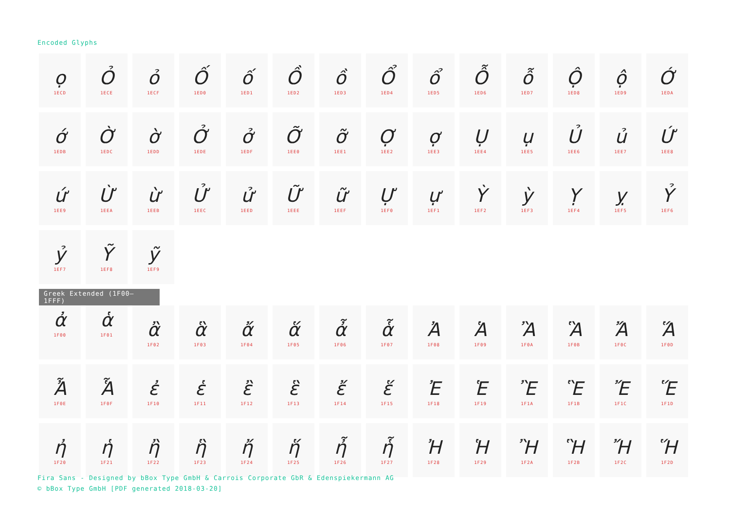Encoded Glyphs
| ọ 1ECD | Ỏ 1ECE | ỏ 1ECF | Ố 1ED0 | ố 1ED1 | Ồ 1ED2 | ồ 1ED3 | Ổ 1ED4 | ổ 1ED5 | Ỗ 1ED6 | ỗ 1ED7 | Ộ 1ED8 | ộ 1ED9 | Ớ 1EDA |
| ớ 1EDB | Ờ 1EDC | ờ 1EDD | Ở 1EDE | ở 1EDF | Ỡ 1EE0 | ỡ 1EE1 | Ợ 1EE2 | ợ 1EE3 | Ụ 1EE4 | ụ 1EE5 | Ủ 1EE6 | ủ 1EE7 | Ứ 1EE8 |
| ứ 1EE9 | Ừ 1EEA | ừ 1EEB | Ử 1EEC | ử 1EED | Ữ 1EEE | ữ 1EEF | Ự 1EF0 | ự 1EF1 | Ỳ 1EF2 | ỳ 1EF3 | Ỵ 1EF4 | ỵ 1EF5 | Ỷ 1EF6 |
| ỷ 1EF7 | Ỹ 1EF8 | ỹ 1EF9 | | | | | | | | | | | |
| Greek Extended (1F00–1FFF) | | | | | | | | | | | | | |
| ἀ 1F00 | ἁ 1F01 | ἂ 1F02 | ἃ 1F03 | ἄ 1F04 | ἅ 1F05 | ἆ 1F06 | ἇ 1F07 | Ἀ 1F08 | Ἁ 1F09 | Ἂ 1F0A | Ἃ 1F0B | Ἄ 1F0C | Ἅ 1F0D |
| Ἆ 1F0E | Ἇ 1F0F | ἐ 1F10 | ἑ 1F11 | ἒ 1F12 | ἓ 1F13 | ἔ 1F14 | ἕ 1F15 | Ἐ 1F18 | Ἑ 1F19 | Ἒ 1F1A | Ἓ 1F1B | Ἔ 1F1C | Ἕ 1F1D |
| ἠ 1F20 | ἡ 1F21 | ἢ 1F22 | ἣ 1F23 | ἤ 1F24 | ἥ 1F25 | ἦ 1F26 | ἧ 1F27 | Ἠ 1F28 | Ἡ 1F29 | Ἢ 1F2A | Ἣ 1F2B | Ἤ 1F2C | Ἥ 1F2D |
Fira Sans - Designed by bBox Type GmbH & Carrois Corporate GbR & Edenspiekermann AG
© bBox Type GmbH [PDF generated 2018-03-20]